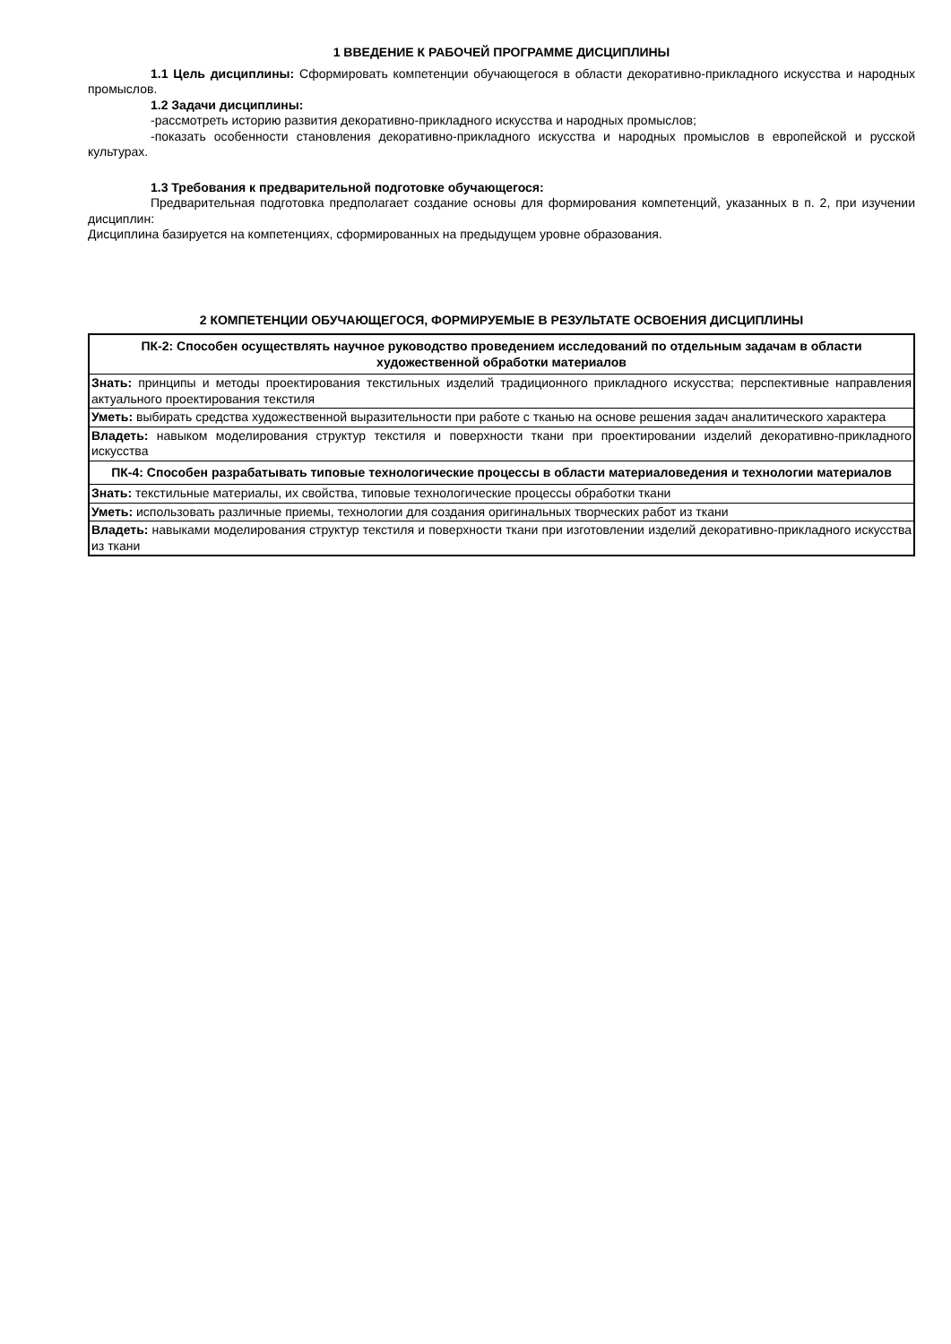1 ВВЕДЕНИЕ К РАБОЧЕЙ ПРОГРАММЕ ДИСЦИПЛИНЫ
1.1 Цель дисциплины: Сформировать компетенции обучающегося в области декоративно-прикладного искусства и народных промыслов.
1.2 Задачи дисциплины:
-рассмотреть историю развития декоративно-прикладного искусства и народных промыслов;
-показать особенности становления декоративно-прикладного искусства и народных промыслов в европейской и русской культурах.
1.3 Требования к предварительной подготовке обучающегося:
Предварительная подготовка предполагает создание основы для формирования компетенций, указанных в п. 2, при изучении дисциплин:
Дисциплина базируется на компетенциях, сформированных на предыдущем уровне образования.
2 КОМПЕТЕНЦИИ ОБУЧАЮЩЕГОСЯ, ФОРМИРУЕМЫЕ В РЕЗУЛЬТАТЕ ОСВОЕНИЯ ДИСЦИПЛИНЫ
| ПК-2: Способен осуществлять научное руководство проведением исследований по отдельным задачам в области художественной обработки материалов |
| Знать: принципы и методы проектирования текстильных изделий традиционного прикладного искусства; перспективные направления актуального проектирования текстиля |
| Уметь: выбирать средства художественной выразительности при работе с тканью на основе решения задач аналитического характера |
| Владеть: навыком моделирования структур текстиля и поверхности ткани при проектировании изделий декоративно-прикладного искусства |
| ПК-4: Способен разрабатывать типовые технологические процессы в области материаловедения и технологии материалов |
| Знать: текстильные материалы, их свойства, типовые технологические процессы обработки ткани |
| Уметь: использовать различные приемы, технологии для создания оригинальных творческих работ из ткани |
| Владеть: навыками моделирования структур текстиля и поверхности ткани при изготовлении изделий декоративно-прикладного искусства из ткани |